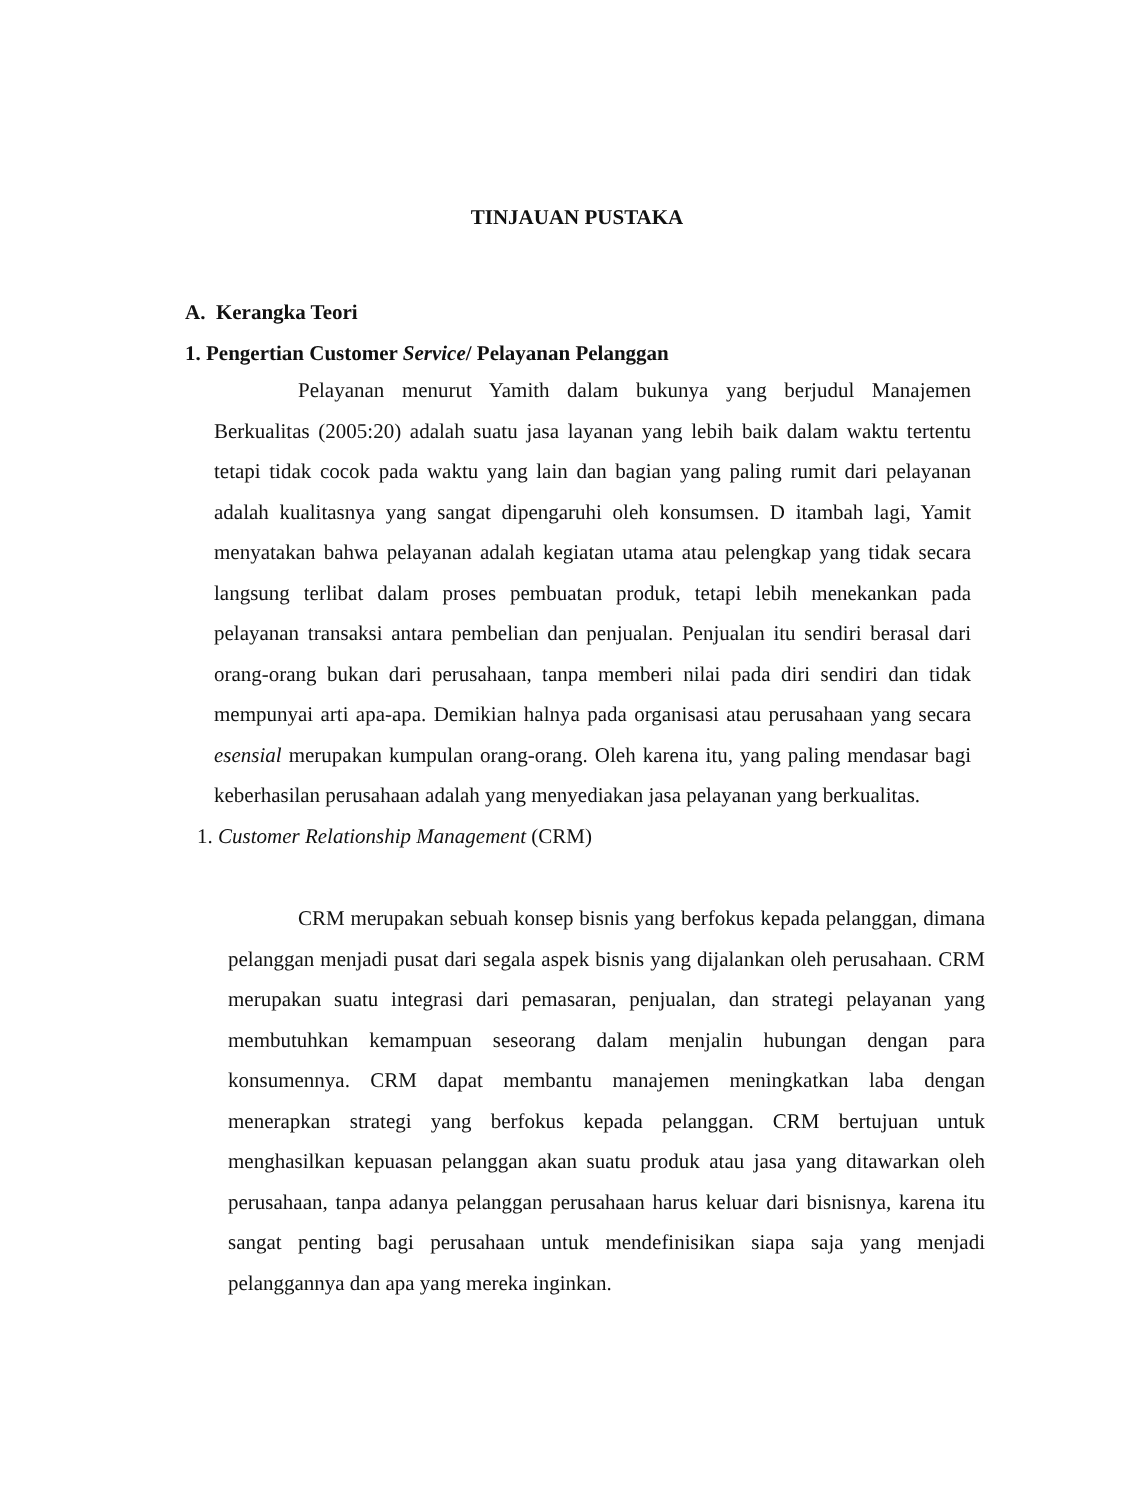TINJAUAN PUSTAKA
A. Kerangka Teori
1. Pengertian Customer Service/ Pelayanan Pelanggan
Pelayanan menurut Yamith dalam bukunya yang berjudul Manajemen Berkualitas (2005:20) adalah suatu jasa layanan yang lebih baik dalam waktu tertentu tetapi tidak cocok pada waktu yang lain dan bagian yang paling rumit dari pelayanan adalah kualitasnya yang sangat dipengaruhi oleh konsumsen. D itambah lagi, Yamit menyatakan bahwa pelayanan adalah kegiatan utama atau pelengkap yang tidak secara langsung terlibat dalam proses pembuatan produk, tetapi lebih menekankan pada pelayanan transaksi antara pembelian dan penjualan. Penjualan itu sendiri berasal dari orang-orang bukan dari perusahaan, tanpa memberi nilai pada diri sendiri dan tidak mempunyai arti apa-apa. Demikian halnya pada organisasi atau perusahaan yang secara esensial merupakan kumpulan orang-orang. Oleh karena itu, yang paling mendasar bagi keberhasilan perusahaan adalah yang menyediakan jasa pelayanan yang berkualitas.
1. Customer Relationship Management (CRM)
CRM merupakan sebuah konsep bisnis yang berfokus kepada pelanggan, dimana pelanggan menjadi pusat dari segala aspek bisnis yang dijalankan oleh perusahaan. CRM merupakan suatu integrasi dari pemasaran, penjualan, dan strategi pelayanan yang membutuhkan kemampuan seseorang dalam menjalin hubungan dengan para konsumennya. CRM dapat membantu manajemen meningkatkan laba dengan menerapkan strategi yang berfokus kepada pelanggan. CRM bertujuan untuk menghasilkan kepuasan pelanggan akan suatu produk atau jasa yang ditawarkan oleh perusahaan, tanpa adanya pelanggan perusahaan harus keluar dari bisnisnya, karena itu sangat penting bagi perusahaan untuk mendefinisikan siapa saja yang menjadi pelanggannya dan apa yang mereka inginkan.